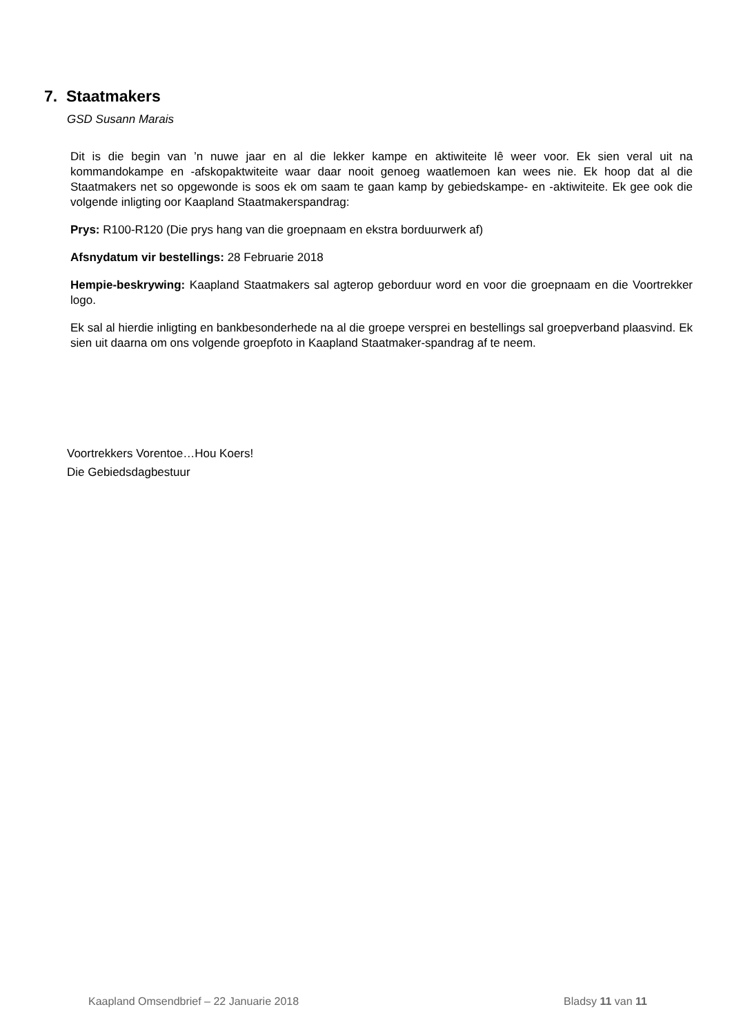7. Staatmakers
GSD Susann Marais
Dit is die begin van ’n nuwe jaar en al die lekker kampe en aktiwiteite lê weer voor. Ek sien veral uit na kommandokampe en -afskopaktwiteite waar daar nooit genoeg waatlemoen kan wees nie. Ek hoop dat al die Staatmakers net so opgewonde is soos ek om saam te gaan kamp by gebiedskampe- en -aktiwiteite. Ek gee ook die volgende inligting oor Kaapland Staatmakerspandrag:
Prys: R100-R120 (Die prys hang van die groepnaam en ekstra borduurwerk af)
Afsnydatum vir bestellings: 28 Februarie 2018
Hempie-beskrywing: Kaapland Staatmakers sal agterop geborduur word en voor die groepnaam en die Voortrekker logo.
Ek sal al hierdie inligting en bankbesonderhede na al die groepe versprei en bestellings sal groepverband plaasvind. Ek sien uit daarna om ons volgende groepfoto in Kaapland Staatmaker-spandrag af te neem.
Voortrekkers Vorentoe…Hou Koers!
Die Gebiedsdagbestuur
Kaapland Omsendbrief – 22 Januarie 2018 Bladsy 11 van 11